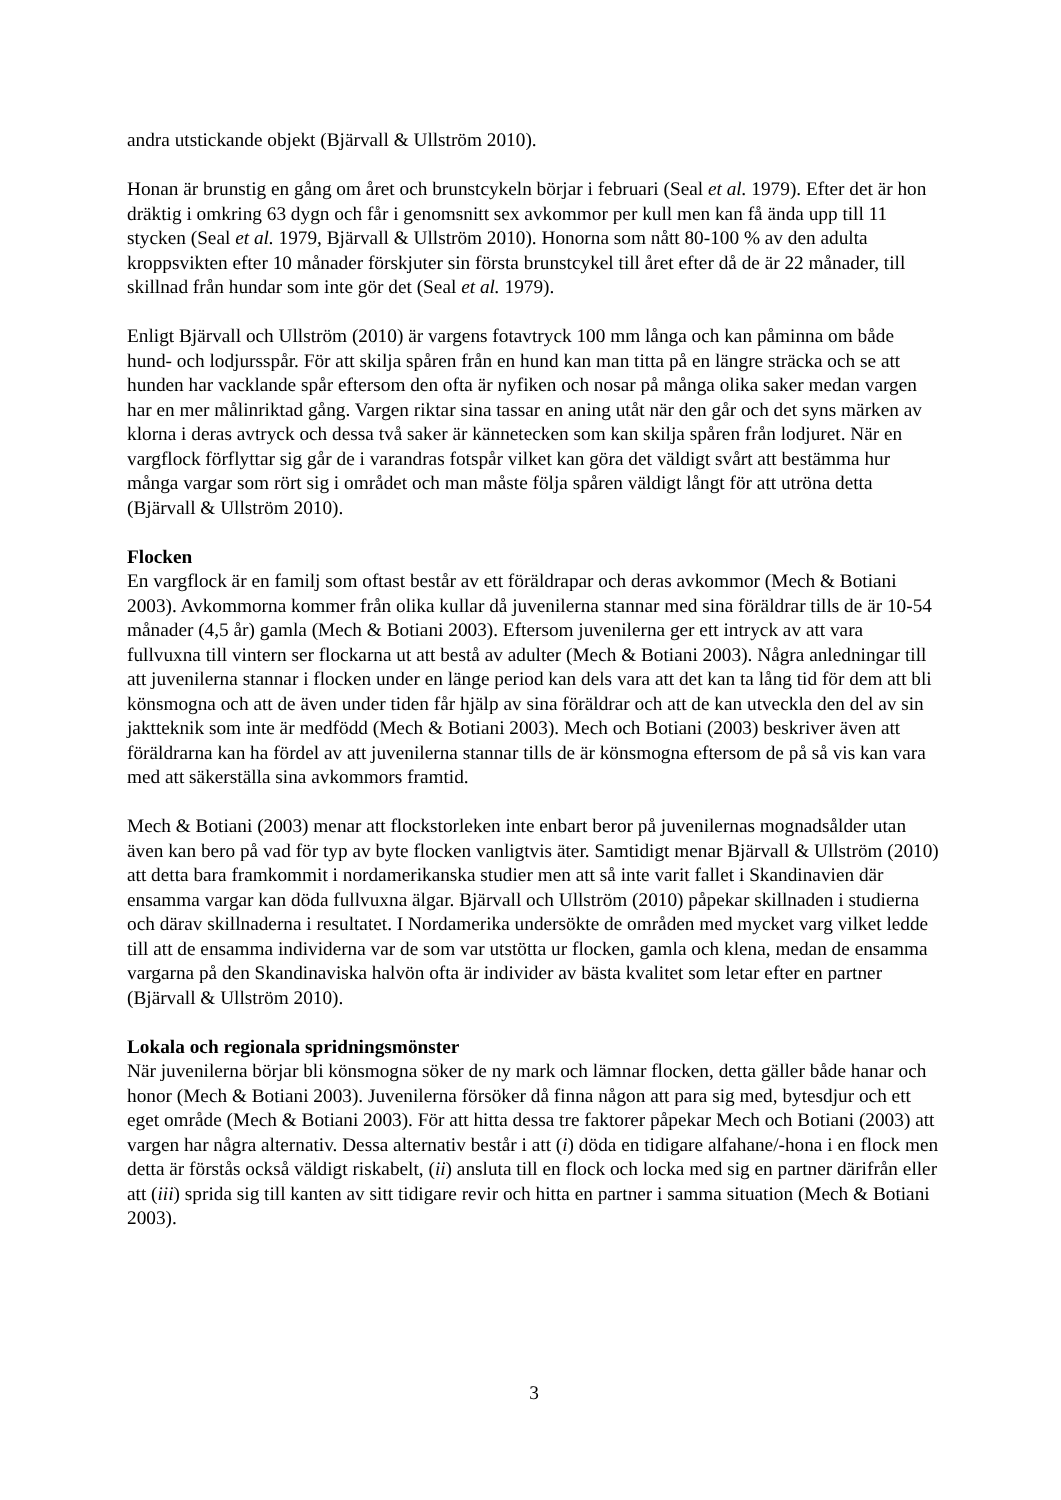andra utstickande objekt (Bjärvall & Ullström 2010).
Honan är brunstig en gång om året och brunstcykeln börjar i februari (Seal et al. 1979). Efter det är hon dräktig i omkring 63 dygn och får i genomsnitt sex avkommor per kull men kan få ända upp till 11 stycken (Seal et al. 1979, Bjärvall & Ullström 2010). Honorna som nått 80-100 % av den adulta kroppsvikten efter 10 månader förskjuter sin första brunstcykel till året efter då de är 22 månader, till skillnad från hundar som inte gör det (Seal et al. 1979).
Enligt Bjärvall och Ullström (2010) är vargens fotavtryck 100 mm långa och kan påminna om både hund- och lodjursspår. För att skilja spåren från en hund kan man titta på en längre sträcka och se att hunden har vacklande spår eftersom den ofta är nyfiken och nosar på många olika saker medan vargen har en mer målinriktad gång. Vargen riktar sina tassar en aning utåt när den går och det syns märken av klorna i deras avtryck och dessa två saker är kännetecken som kan skilja spåren från lodjuret. När en vargflock förflyttar sig går de i varandras fotspår vilket kan göra det väldigt svårt att bestämma hur många vargar som rört sig i området och man måste följa spåren väldigt långt för att utröna detta (Bjärvall & Ullström 2010).
Flocken
En vargflock är en familj som oftast består av ett föräldrapar och deras avkommor (Mech & Botiani 2003). Avkommorna kommer från olika kullar då juvenilerna stannar med sina föräldrar tills de är 10-54 månader (4,5 år) gamla (Mech & Botiani 2003). Eftersom juvenilerna ger ett intryck av att vara fullvuxna till vintern ser flockarna ut att bestå av adulter (Mech & Botiani 2003). Några anledningar till att juvenilerna stannar i flocken under en länge period kan dels vara att det kan ta lång tid för dem att bli könsmogna och att de även under tiden får hjälp av sina föräldrar och att de kan utveckla den del av sin jaktteknik som inte är medfödd (Mech & Botiani 2003). Mech och Botiani (2003) beskriver även att föräldrarna kan ha fördel av att juvenilerna stannar tills de är könsmogna eftersom de på så vis kan vara med att säkerställa sina avkommors framtid.
Mech & Botiani (2003) menar att flockstorleken inte enbart beror på juvenilernas mognadsålder utan även kan bero på vad för typ av byte flocken vanligtvis äter. Samtidigt menar Bjärvall & Ullström (2010) att detta bara framkommit i nordamerikanska studier men att så inte varit fallet i Skandinavien där ensamma vargar kan döda fullvuxna älgar. Bjärvall och Ullström (2010) påpekar skillnaden i studierna och därav skillnaderna i resultatet. I Nordamerika undersökte de områden med mycket varg vilket ledde till att de ensamma individerna var de som var utstötta ur flocken, gamla och klena, medan de ensamma vargarna på den Skandinaviska halvön ofta är individer av bästa kvalitet som letar efter en partner (Bjärvall & Ullström 2010).
Lokala och regionala spridningsmönster
När juvenilerna börjar bli könsmogna söker de ny mark och lämnar flocken, detta gäller både hanar och honor (Mech & Botiani 2003). Juvenilerna försöker då finna någon att para sig med, bytesdjur och ett eget område (Mech & Botiani 2003). För att hitta dessa tre faktorer påpekar Mech och Botiani (2003) att vargen har några alternativ. Dessa alternativ består i att (i) döda en tidigare alfahane/-hona i en flock men detta är förstås också väldigt riskabelt, (ii) ansluta till en flock och locka med sig en partner därifrån eller att (iii) sprida sig till kanten av sitt tidigare revir och hitta en partner i samma situation (Mech & Botiani 2003).
3